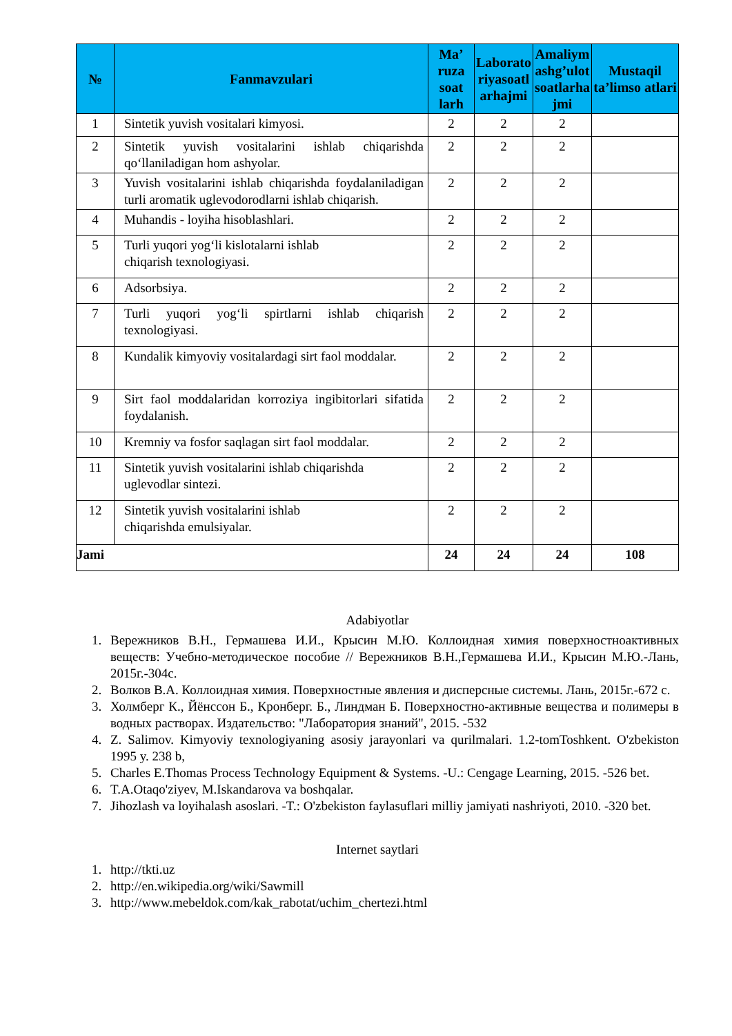| № | Fanmavzulari | Ma’ ruza soat larh | Laborato riyasoatl arhajmi | Amaliym ashg’ulot soatlarha jmi | Mustaqil ta’limso atlari |
| --- | --- | --- | --- | --- | --- |
| 1 | Sintetik yuvish vositalari kimyosi. | 2 | 2 | 2 | |
| 2 | Sintetik yuvish vositalarini ishlab chiqarishda qo‘llaniladigan hom ashyolar. | 2 | 2 | 2 | |
| 3 | Yuvish vositalarini ishlab chiqarishda foydalaniladigan turli aromatik uglevodorodlarni ishlab chiqarish. | 2 | 2 | 2 | |
| 4 | Muhandis - loyiha hisoblashlari. | 2 | 2 | 2 | |
| 5 | Turli yuqori yog‘li kislotalarni ishlab chiqarish texnologiyasi. | 2 | 2 | 2 | |
| 6 | Adsorbsiya. | 2 | 2 | 2 | |
| 7 | Turli yuqori yog‘li spirtlarni ishlab chiqarish texnologiyasi. | 2 | 2 | 2 | |
| 8 | Kundalik kimyoviy vositalardagi sirt faol moddalar. | 2 | 2 | 2 | |
| 9 | Sirt faol moddalaridan korroziya ingibitorlari sifatida foydalanish. | 2 | 2 | 2 | |
| 10 | Kremniy va fosfor saqlagan sirt faol moddalar. | 2 | 2 | 2 | |
| 11 | Sintetik yuvish vositalarini ishlab chiqarishda uglevodlar sintezi. | 2 | 2 | 2 | |
| 12 | Sintetik yuvish vositalarini ishlab chiqarishda emulsiyalar. | 2 | 2 | 2 | |
| Jami | | 24 | 24 | 24 | 108 |
Adabiyotlar
1. Вережников В.Н., Гермашева И.И., Крысин М.Ю. Коллоидная химия поверхностноактивных веществ: Учебно-методическое пособие // Вережников В.Н.,Гермашева И.И., Крысин М.Ю.-Лань, 2015г.-304с.
2. Волков В.А. Коллоидная химия. Поверхностные явления и дисперсные системы. Лань, 2015г.-672 с.
3. Холмберг К., Йёнссон Б., Кронберг. Б., Линдман Б. Поверхностно-активные вещества и полимеры в водных растворах. Издательство: "Лаборатория знаний", 2015. -532
4. Z. Salimov. Kimyoviy texnologiyaning asosiy jarayonlari va qurilmalari. 1.2-tomToshkent. O'zbekiston 1995 y. 238 b,
5. Charles E.Thomas Process Technology Equipment & Systems. -U.: Cengage Learning, 2015. -526 bet.
6. T.A.Otaqo'ziyev, M.Iskandarova va boshqalar.
7. Jihozlash va loyihalash asoslari. -T.: O'zbekiston faylasuflari milliy jamiyati nashriyoti, 2010. -320 bet.
Internet saytlari
1. http://tkti.uz
2. http://en.wikipedia.org/wiki/Sawmill
3. http://www.mebeldok.com/kak_rabotat/uchim_chertezi.html